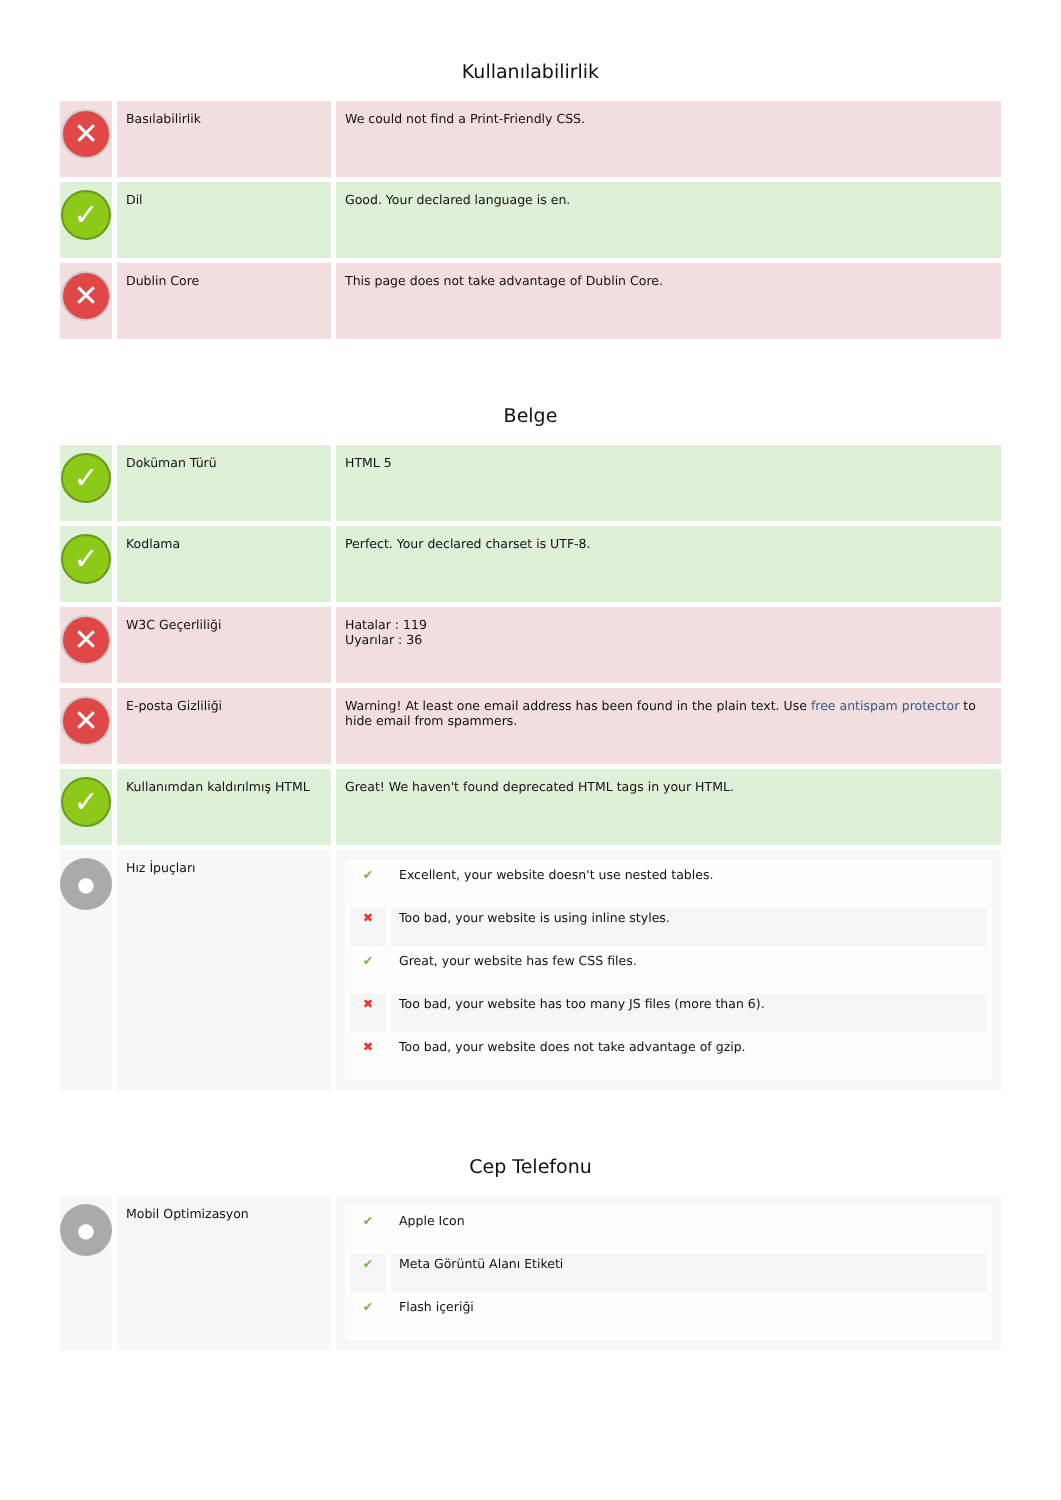Kullanılabilirlik
| ✕ | Basılabilirlik | We could not find a Print-Friendly CSS. |
| ✓ | Dil | Good. Your declared language is en. |
| ✕ | Dublin Core | This page does not take advantage of Dublin Core. |
Belge
| ✓ | Doküman Türü | HTML 5 |
| ✓ | Kodlama | Perfect. Your declared charset is UTF-8. |
| ✕ | W3C Geçerliliği | Hatalar : 119 Uyarılar : 36 |
| ✕ | E-posta Gizliliği | Warning! At least one email address has been found in the plain text. Use free antispam protector to hide email from spammers. |
| ✓ | Kullanımdan kaldırılmış HTML | Great! We haven't found deprecated HTML tags in your HTML. |
| ● | Hız İpuçları | / ✔ / Excellent, your website doesn't use nested tables. / / ✖ / Too bad, your website is using inline styles. / / ✔ / Great, your website has few CSS files. / / ✖ / Too bad, your website has too many JS files (more than 6). / / ✖ / Too bad, your website does not take advantage of gzip. / |
Cep Telefonu
| ● | Mobil Optimizasyon | / ✔ / Apple Icon / / ✔ / Meta Görüntü Alanı Etiketi / / ✔ / Flash içeriği / |